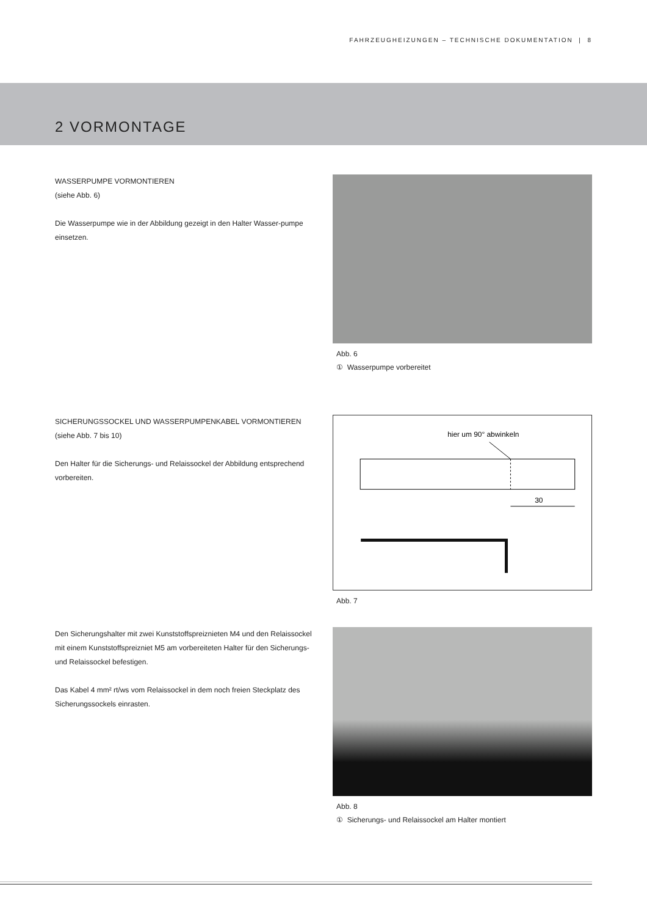FAHRZEUGHEIZUNGEN – TECHNISCHE DOKUMENTATION | 8
2 VORMONTAGE
WASSERPUMPE VORMONTIEREN
(siehe Abb. 6)
Die Wasserpumpe wie in der Abbildung gezeigt in den Halter Wasser-pumpe einsetzen.
Abb. 6
① Wasserpumpe vorbereitet
SICHERUNGSSOCKEL UND WASSERPUMPENKABEL VORMONTIEREN
(siehe Abb. 7 bis 10)
Den Halter für die Sicherungs- und Relaissockel der Abbildung entsprechend vorbereiten.
hier um 90° abwinkeln
30
Abb. 7
Den Sicherungshalter mit zwei Kunststoffspreiznieten M4 und den Relaissockel mit einem Kunststoffspreizniet M5 am vorbereiteten Halter für den Sicherungs- und Relaissockel befestigen.
Das Kabel 4 mm² rt/ws vom Relaissockel in dem noch freien Steckplatz des Sicherungssockels einrasten.
Abb. 8
① Sicherungs- und Relaissockel am Halter montiert